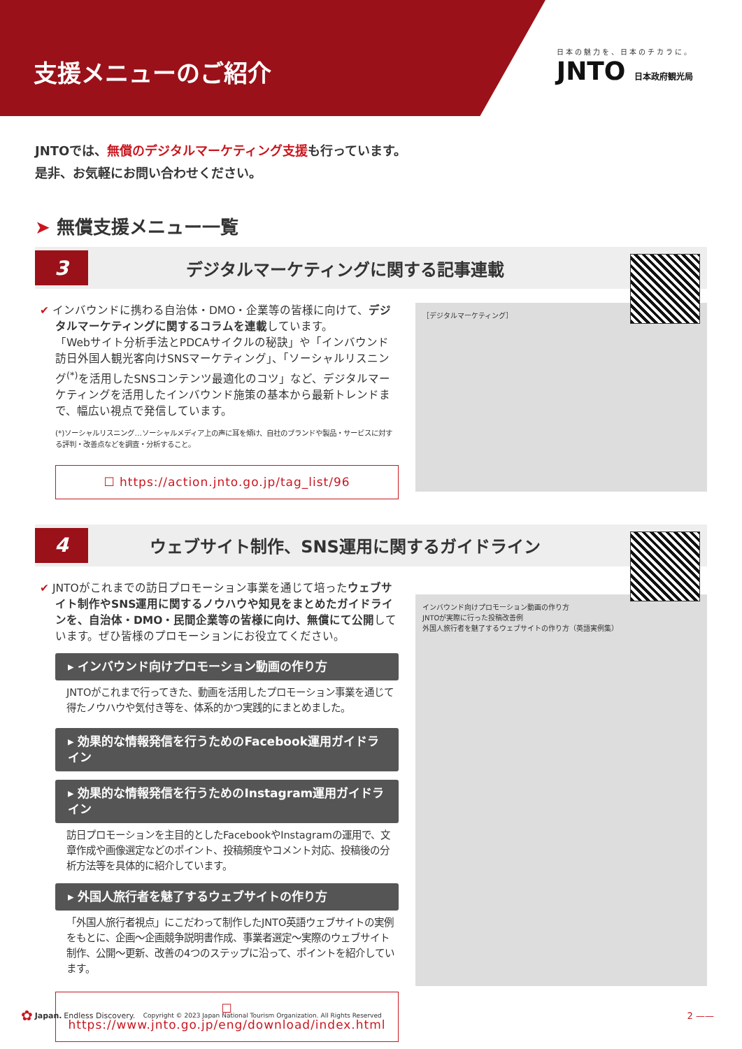支援メニューのご紹介
日本の魅力を、日本のチカラに。
JNTO 日本政府観光局
JNTOでは、無償のデジタルマーケティング支援も行っています。
是非、お気軽にお問い合わせください。
➤ 無償支援メニュー一覧
3
デジタルマーケティングに関する記事連載
✔ インバウンドに携わる自治体・DMO・企業等の皆様に向けて、デジタルマーケティングに関するコラムを連載しています。
「Webサイト分析手法とPDCAサイクルの秘訣」や「インバウンド訪日外国人観光客向けSNSマーケティング」、「ソーシャルリスニング<sup>(*)</sup>を活用したSNSコンテンツ最適化のコツ」など、デジタルマーケティングを活用したインバウンド施策の基本から最新トレンドまで、幅広い視点で発信しています。
(*)ソーシャルリスニング…ソーシャルメディア上の声に耳を傾け、自社のブランドや製品・サービスに対する評判・改善点などを調査・分析すること。
☐ https://action.jnto.go.jp/tag_list/96
［デジタルマーケティング］
4
ウェブサイト制作、SNS運用に関するガイドライン
✔ JNTOがこれまでの訪日プロモーション事業を通じて培ったウェブサイト制作やSNS運用に関するノウハウや知見をまとめたガイドラインを、自治体・DMO・民間企業等の皆様に向け、無償にて公開しています。ぜひ皆様のプロモーションにお役立てください。
▸ インバウンド向けプロモーション動画の作り方
JNTOがこれまで行ってきた、動画を活用したプロモーション事業を通じて得たノウハウや気付き等を、体系的かつ実践的にまとめました。
▸ 効果的な情報発信を行うためのFacebook運用ガイドライン
▸ 効果的な情報発信を行うためのInstagram運用ガイドライン
訪日プロモーションを主目的としたFacebookやInstagramの運用で、文章作成や画像選定などのポイント、投稿頻度やコメント対応、投稿後の分析方法等を具体的に紹介しています。
▸ 外国人旅行者を魅了するウェブサイトの作り方
「外国人旅行者視点」にこだわって制作したJNTO英語ウェブサイトの実例をもとに、企画～企画競争説明書作成、事業者選定～実際のウェブサイト制作、公開～更新、改善の4つのステップに沿って、ポイントを紹介しています。
☐ https://www.jnto.go.jp/eng/download/index.html
インバウンド向けプロモーション動画の作り方
JNTOが実際に行った投稿改善例
外国人旅行者を魅了するウェブサイトの作り方（英語実例集）
✿ Japan. Endless Discovery. Copyright © 2023 Japan National Tourism Organization. All Rights Reserved 2 ——